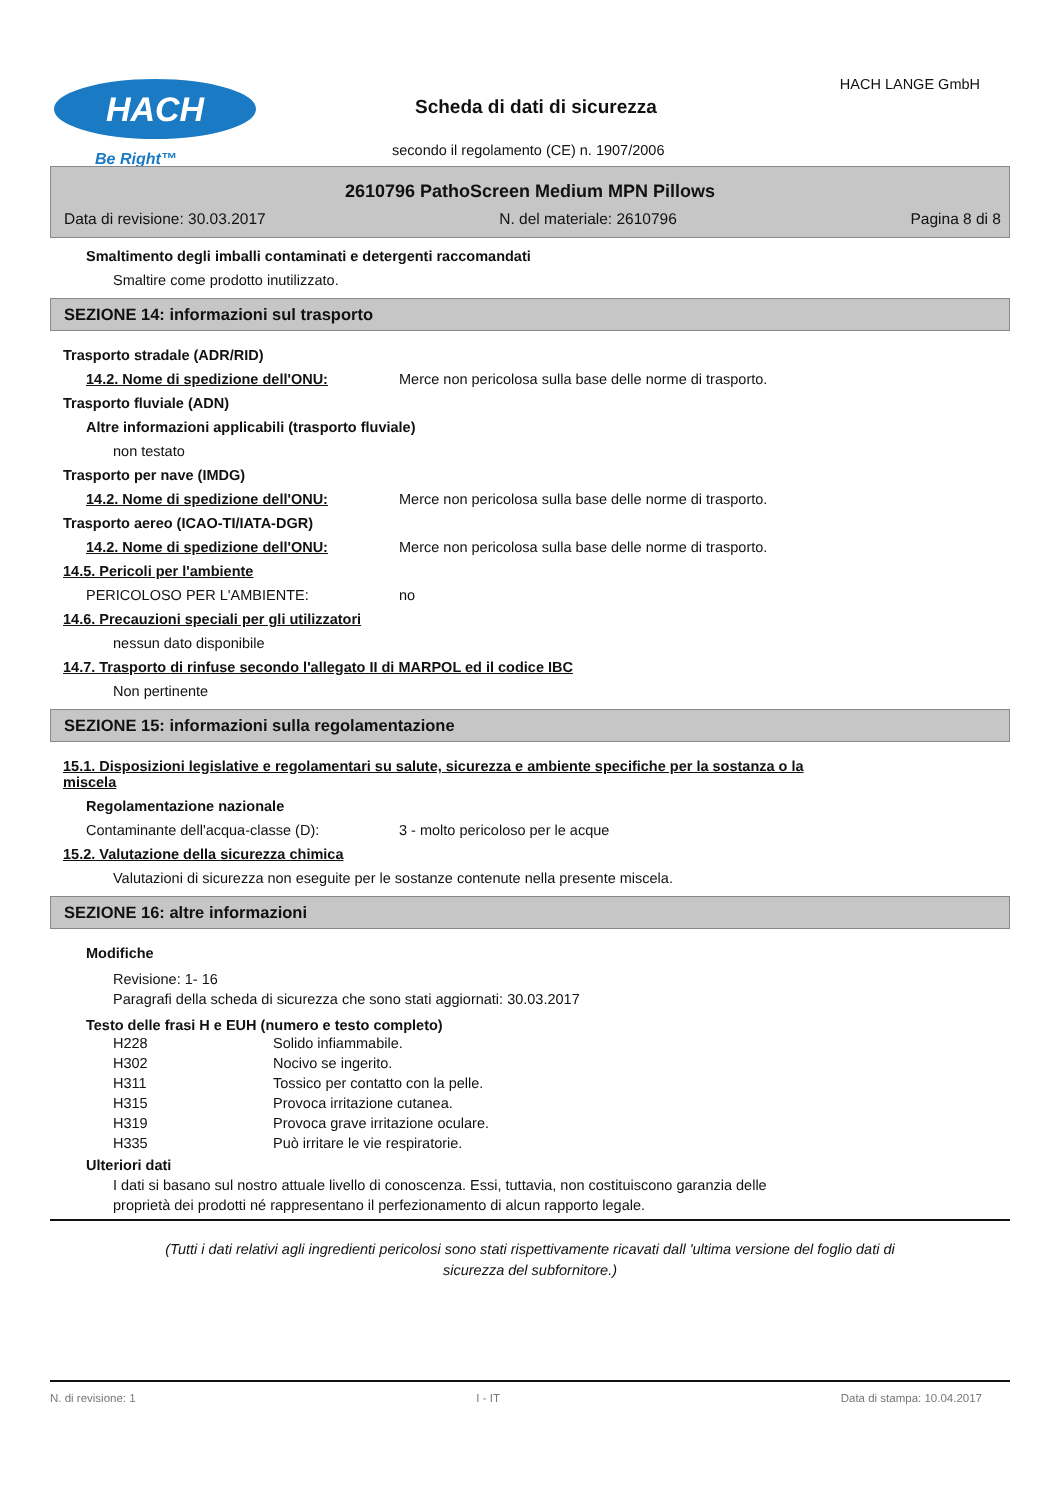HACH
Be Right™
Scheda di dati di sicurezza
HACH LANGE GmbH
secondo il regolamento (CE) n. 1907/2006
2610796 PathoScreen Medium MPN Pillows
Data di revisione: 30.03.2017 N. del materiale: 2610796 Pagina 8 di 8
Smaltimento degli imballi contaminati e detergenti raccomandati
Smaltire come prodotto inutilizzato.
SEZIONE 14: informazioni sul trasporto
Trasporto stradale (ADR/RID)
14.2. Nome di spedizione dell'ONU: Merce non pericolosa sulla base delle norme di trasporto.
Trasporto fluviale (ADN)
Altre informazioni applicabili (trasporto fluviale)
non testato
Trasporto per nave (IMDG)
14.2. Nome di spedizione dell'ONU: Merce non pericolosa sulla base delle norme di trasporto.
Trasporto aereo (ICAO-TI/IATA-DGR)
14.2. Nome di spedizione dell'ONU: Merce non pericolosa sulla base delle norme di trasporto.
14.5. Pericoli per l'ambiente
PERICOLOSO PER L'AMBIENTE: no
14.6. Precauzioni speciali per gli utilizzatori
nessun dato disponibile
14.7. Trasporto di rinfuse secondo l'allegato II di MARPOL ed il codice IBC
Non pertinente
SEZIONE 15: informazioni sulla regolamentazione
15.1. Disposizioni legislative e regolamentari su salute, sicurezza e ambiente specifiche per la sostanza o la
miscela
Regolamentazione nazionale
Contaminante dell'acqua-classe (D): 3 - molto pericoloso per le acque
15.2. Valutazione della sicurezza chimica
Valutazioni di sicurezza non eseguite per le sostanze contenute nella presente miscela.
SEZIONE 16: altre informazioni
Modifiche
Revisione: 1- 16
Paragrafi della scheda di sicurezza che sono stati aggiornati: 30.03.2017
Testo delle frasi H e EUH (numero e testo completo)
| H228 | Solido infiammabile. |
| H302 | Nocivo se ingerito. |
| H311 | Tossico per contatto con la pelle. |
| H315 | Provoca irritazione cutanea. |
| H319 | Provoca grave irritazione oculare. |
| H335 | Può irritare le vie respiratorie. |
Ulteriori dati
I dati si basano sul nostro attuale livello di conoscenza. Essi, tuttavia, non costituiscono garanzia delle
proprietà dei prodotti né rappresentano il perfezionamento di alcun rapporto legale.
(Tutti i dati relativi agli ingredienti pericolosi sono stati rispettivamente ricavati dall 'ultima versione del foglio dati di
sicurezza del subfornitore.)
N. di revisione: 1 I - IT Data di stampa: 10.04.2017